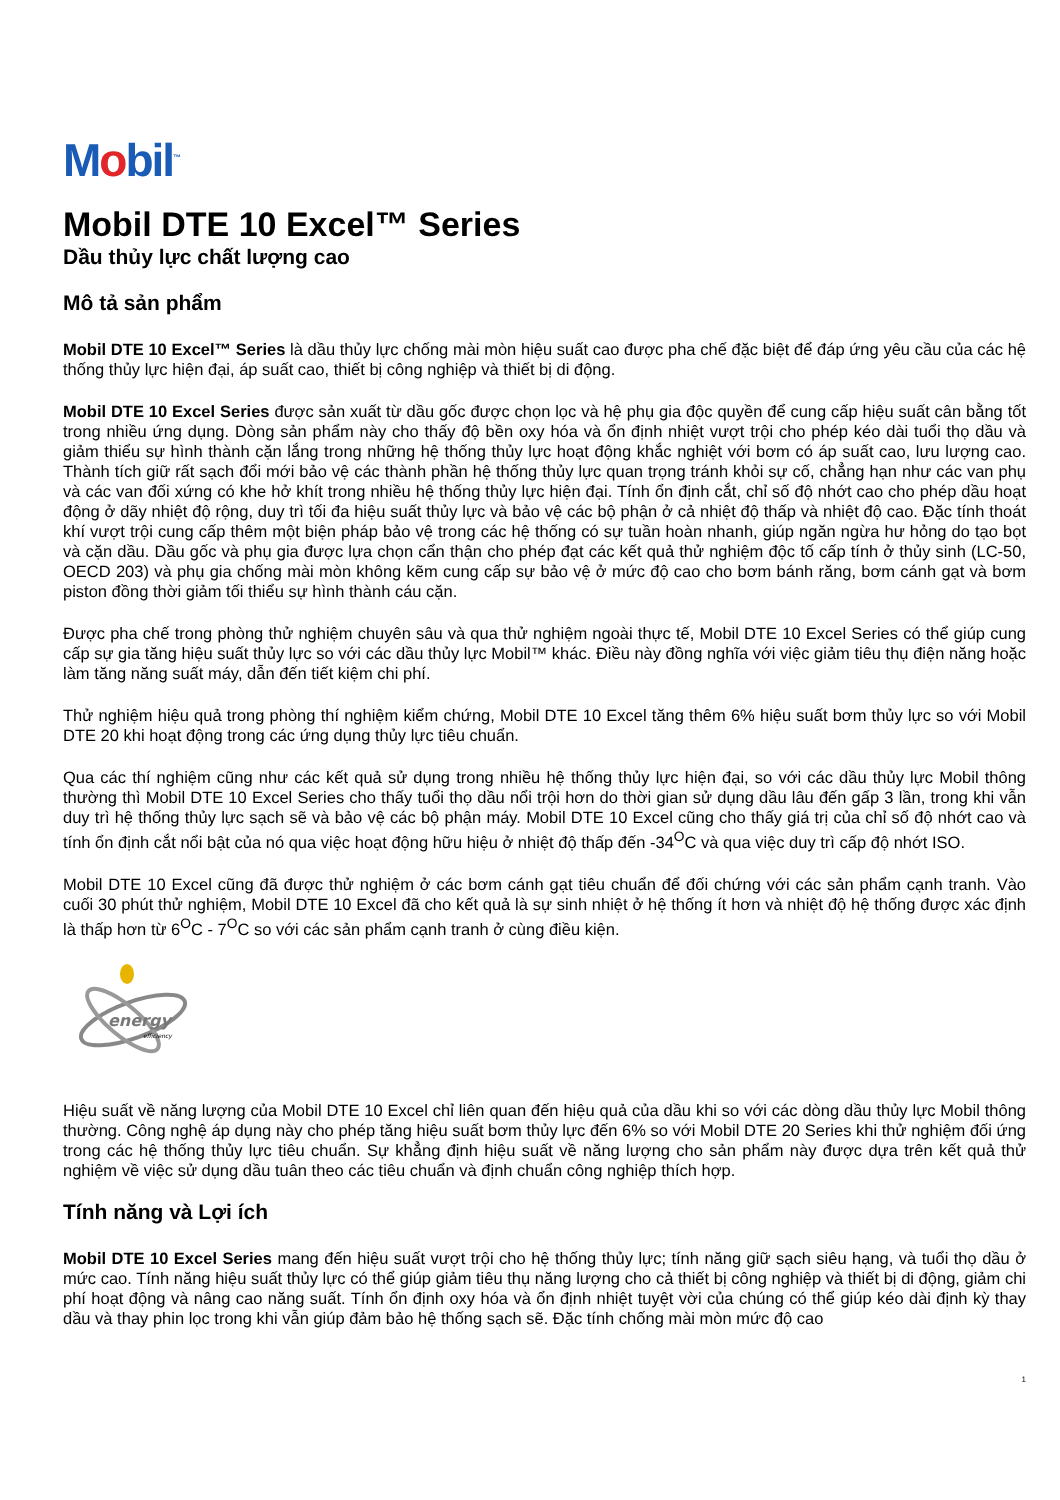Mobil<sup>™</sup>
Mobil DTE 10 Excel™ Series
Dầu thủy lực chất lượng cao
Mô tả sản phẩm
Mobil DTE 10 Excel™ Series là dầu thủy lực chống mài mòn hiệu suất cao được pha chế đặc biệt để đáp ứng yêu cầu của các hệ thống thủy lực hiện đại, áp suất cao, thiết bị công nghiệp và thiết bị di động.
Mobil DTE 10 Excel Series được sản xuất từ dầu gốc được chọn lọc và hệ phụ gia độc quyền để cung cấp hiệu suất cân bằng tốt trong nhiều ứng dụng. Dòng sản phẩm này cho thấy độ bền oxy hóa và ổn định nhiệt vượt trội cho phép kéo dài tuổi thọ dầu và giảm thiểu sự hình thành cặn lắng trong những hệ thống thủy lực hoạt động khắc nghiệt với bơm có áp suất cao, lưu lượng cao. Thành tích giữ rất sạch đổi mới bảo vệ các thành phần hệ thống thủy lực quan trọng tránh khỏi sự cố, chẳng hạn như các van phụ và các van đối xứng có khe hở khít trong nhiều hệ thống thủy lực hiện đại. Tính ổn định cắt, chỉ số độ nhớt cao cho phép dầu hoạt động ở dãy nhiệt độ rộng, duy trì tối đa hiệu suất thủy lực và bảo vệ các bộ phận ở cả nhiệt độ thấp và nhiệt độ cao. Đặc tính thoát khí vượt trội cung cấp thêm một biện pháp bảo vệ trong các hệ thống có sự tuần hoàn nhanh, giúp ngăn ngừa hư hỏng do tạo bọt và cặn dầu. Dầu gốc và phụ gia được lựa chọn cẩn thận cho phép đạt các kết quả thử nghiệm độc tố cấp tính ở thủy sinh (LC-50, OECD 203) và phụ gia chống mài mòn không kẽm cung cấp sự bảo vệ ở mức độ cao cho bơm bánh răng, bơm cánh gạt và bơm piston đồng thời giảm tối thiểu sự hình thành cáu cặn.
Được pha chế trong phòng thử nghiệm chuyên sâu và qua thử nghiệm ngoài thực tế, Mobil DTE 10 Excel Series có thể giúp cung cấp sự gia tăng hiệu suất thủy lực so với các dầu thủy lực Mobil™ khác. Điều này đồng nghĩa với việc giảm tiêu thụ điện năng hoặc làm tăng năng suất máy, dẫn đến tiết kiệm chi phí.
Thử nghiệm hiệu quả trong phòng thí nghiệm kiểm chứng, Mobil DTE 10 Excel tăng thêm 6% hiệu suất bơm thủy lực so với Mobil DTE 20 khi hoạt động trong các ứng dụng thủy lực tiêu chuẩn.
Qua các thí nghiệm cũng như các kết quả sử dụng trong nhiều hệ thống thủy lực hiện đại, so với các dầu thủy lực Mobil thông thường thì Mobil DTE 10 Excel Series cho thấy tuổi thọ dầu nổi trội hơn do thời gian sử dụng dầu lâu đến gấp 3 lần, trong khi vẫn duy trì hệ thống thủy lực sạch sẽ và bảo vệ các bộ phận máy. Mobil DTE 10 Excel cũng cho thấy giá trị của chỉ số độ nhớt cao và tính ổn định cắt nổi bật của nó qua việc hoạt động hữu hiệu ở nhiệt độ thấp đến -34<sup>O</sup>C và qua việc duy trì cấp độ nhớt ISO.
Mobil DTE 10 Excel cũng đã được thử nghiệm ở các bơm cánh gạt tiêu chuẩn để đối chứng với các sản phẩm cạnh tranh. Vào cuối 30 phút thử nghiệm, Mobil DTE 10 Excel đã cho kết quả là sự sinh nhiệt ở hệ thống ít hơn và nhiệt độ hệ thống được xác định là thấp hơn từ 6<sup>O</sup>C - 7<sup>O</sup>C so với các sản phẩm cạnh tranh ở cùng điều kiện.
energy
efficiency
Hiệu suất về năng lượng của Mobil DTE 10 Excel chỉ liên quan đến hiệu quả của dầu khi so với các dòng dầu thủy lực Mobil thông thường. Công nghệ áp dụng này cho phép tăng hiệu suất bơm thủy lực đến 6% so với Mobil DTE 20 Series khi thử nghiệm đối ứng trong các hệ thống thủy lực tiêu chuẩn. Sự khẳng định hiệu suất về năng lượng cho sản phẩm này được dựa trên kết quả thử nghiệm về việc sử dụng dầu tuân theo các tiêu chuẩn và định chuẩn công nghiệp thích hợp.
Tính năng và Lợi ích
Mobil DTE 10 Excel Series mang đến hiệu suất vượt trội cho hệ thống thủy lực; tính năng giữ sạch siêu hạng, và tuổi thọ dầu ở mức cao. Tính năng hiệu suất thủy lực có thể giúp giảm tiêu thụ năng lượng cho cả thiết bị công nghiệp và thiết bị di động, giảm chi phí hoạt động và nâng cao năng suất. Tính ổn định oxy hóa và ổn định nhiệt tuyệt vời của chúng có thể giúp kéo dài định kỳ thay dầu và thay phin lọc trong khi vẫn giúp đảm bảo hệ thống sạch sẽ. Đặc tính chống mài mòn mức độ cao
1